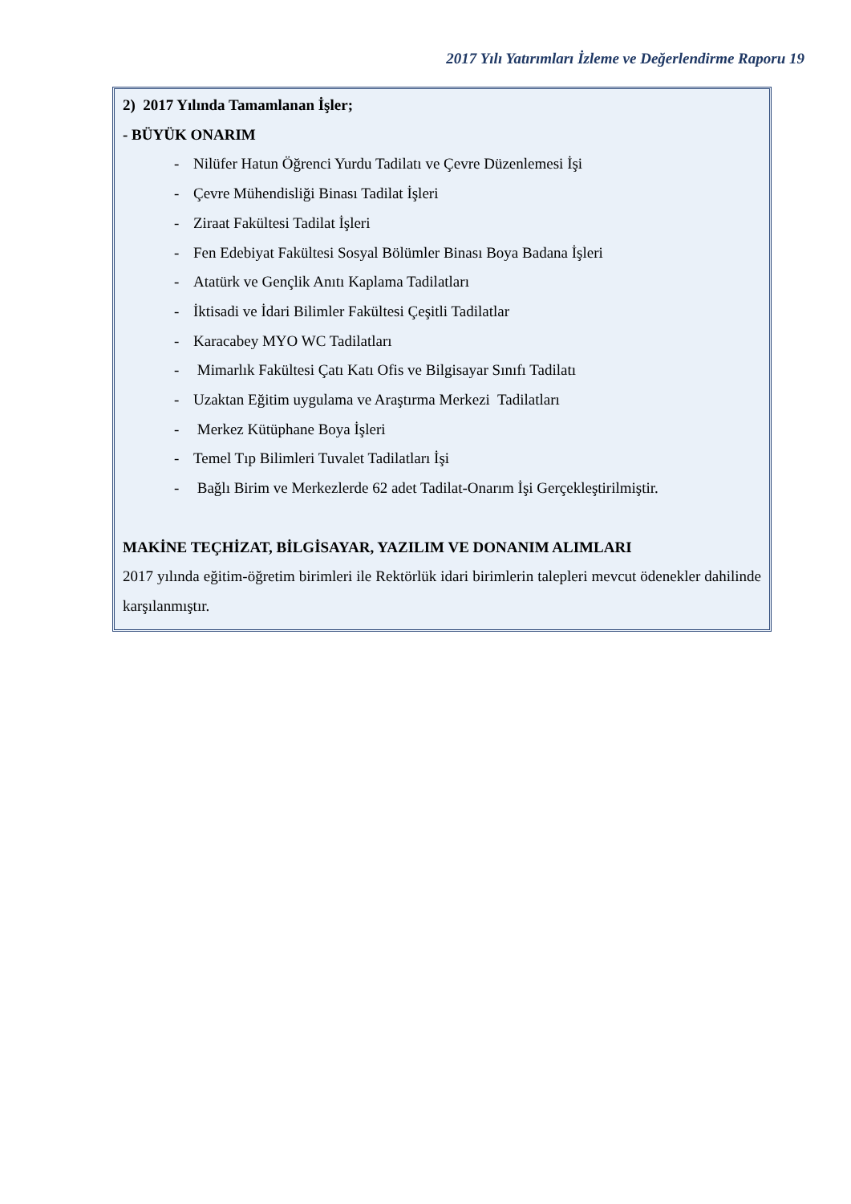2017 Yılı Yatırımları İzleme ve Değerlendirme Raporu 19
2) 2017 Yılında Tamamlanan İşler;
- BÜYÜK ONARIM
- Nilüfer Hatun Öğrenci Yurdu Tadilatı ve Çevre Düzenlemesi İşi
- Çevre Mühendisliği Binası Tadilat İşleri
- Ziraat Fakültesi Tadilat İşleri
- Fen Edebiyat Fakültesi Sosyal Bölümler Binası Boya Badana İşleri
- Atatürk ve Gençlik Anıtı Kaplama Tadilatları
- İktisadi ve İdari Bilimler Fakültesi Çeşitli Tadilatlar
- Karacabey MYO WC Tadilatları
- Mimarlık Fakültesi Çatı Katı Ofis ve Bilgisayar Sınıfı Tadilatı
- Uzaktan Eğitim uygulama ve Araştırma Merkezi Tadilatları
- Merkez Kütüphane Boya İşleri
- Temel Tıp Bilimleri Tuvalet Tadilatları İşi
- Bağlı Birim ve Merkezlerde 62 adet Tadilat-Onarım İşi Gerçekleştirilmiştir.
MAKİNE TEÇHİZAT, BİLGİSAYAR, YAZILIM VE DONANIM ALIMLARI
2017 yılında eğitim-öğretim birimleri ile Rektörlük idari birimlerin talepleri mevcut ödenekler dahilinde karşılanmıştır.